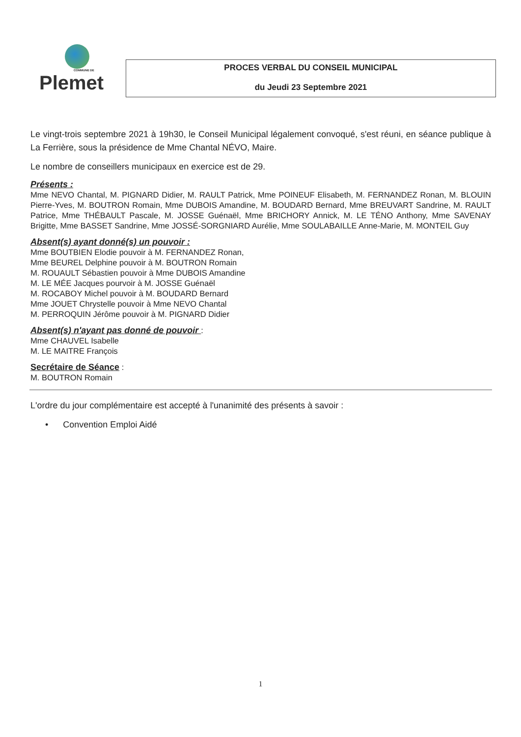COMMUNE DE
Plemet
PROCES VERBAL DU CONSEIL MUNICIPAL
du Jeudi 23 Septembre 2021
Le vingt-trois septembre 2021 à 19h30, le Conseil Municipal légalement convoqué, s'est réuni, en séance publique à La Ferrière, sous la présidence de Mme Chantal NÉVO, Maire.
Le nombre de conseillers municipaux en exercice est de 29.
Présents :
Mme NEVO Chantal, M. PIGNARD Didier, M. RAULT Patrick, Mme POINEUF Elisabeth, M. FERNANDEZ Ronan, M. BLOUIN Pierre-Yves, M. BOUTRON Romain, Mme DUBOIS Amandine, M. BOUDARD Bernard, Mme BREUVART Sandrine, M. RAULT Patrice, Mme THÉBAULT Pascale, M. JOSSE Guénaël, Mme BRICHORY Annick, M. LE TÉNO Anthony, Mme SAVENAY Brigitte, Mme BASSET Sandrine, Mme JOSSÉ-SORGNIARD Aurélie, Mme SOULABAILLE Anne-Marie, M. MONTEIL Guy
Absent(s) ayant donné(s) un pouvoir :
Mme BOUTBIEN Elodie pouvoir à M. FERNANDEZ Ronan,
Mme BEUREL Delphine pouvoir à M. BOUTRON Romain
M. ROUAULT Sébastien pouvoir à Mme DUBOIS Amandine
M. LE MÉE Jacques pourvoir à M. JOSSE Guénaël
M. ROCABOY Michel pouvoir à M. BOUDARD Bernard
Mme JOUET Chrystelle pouvoir à Mme NEVO Chantal
M. PERROQUIN Jérôme pouvoir à M. PIGNARD Didier
Absent(s) n'ayant pas donné de pouvoir :
Mme CHAUVEL Isabelle
M. LE MAITRE François
Secrétaire de Séance :
M. BOUTRON Romain
L'ordre du jour complémentaire est accepté à l'unanimité des présents à savoir :
• Convention Emploi Aidé
1